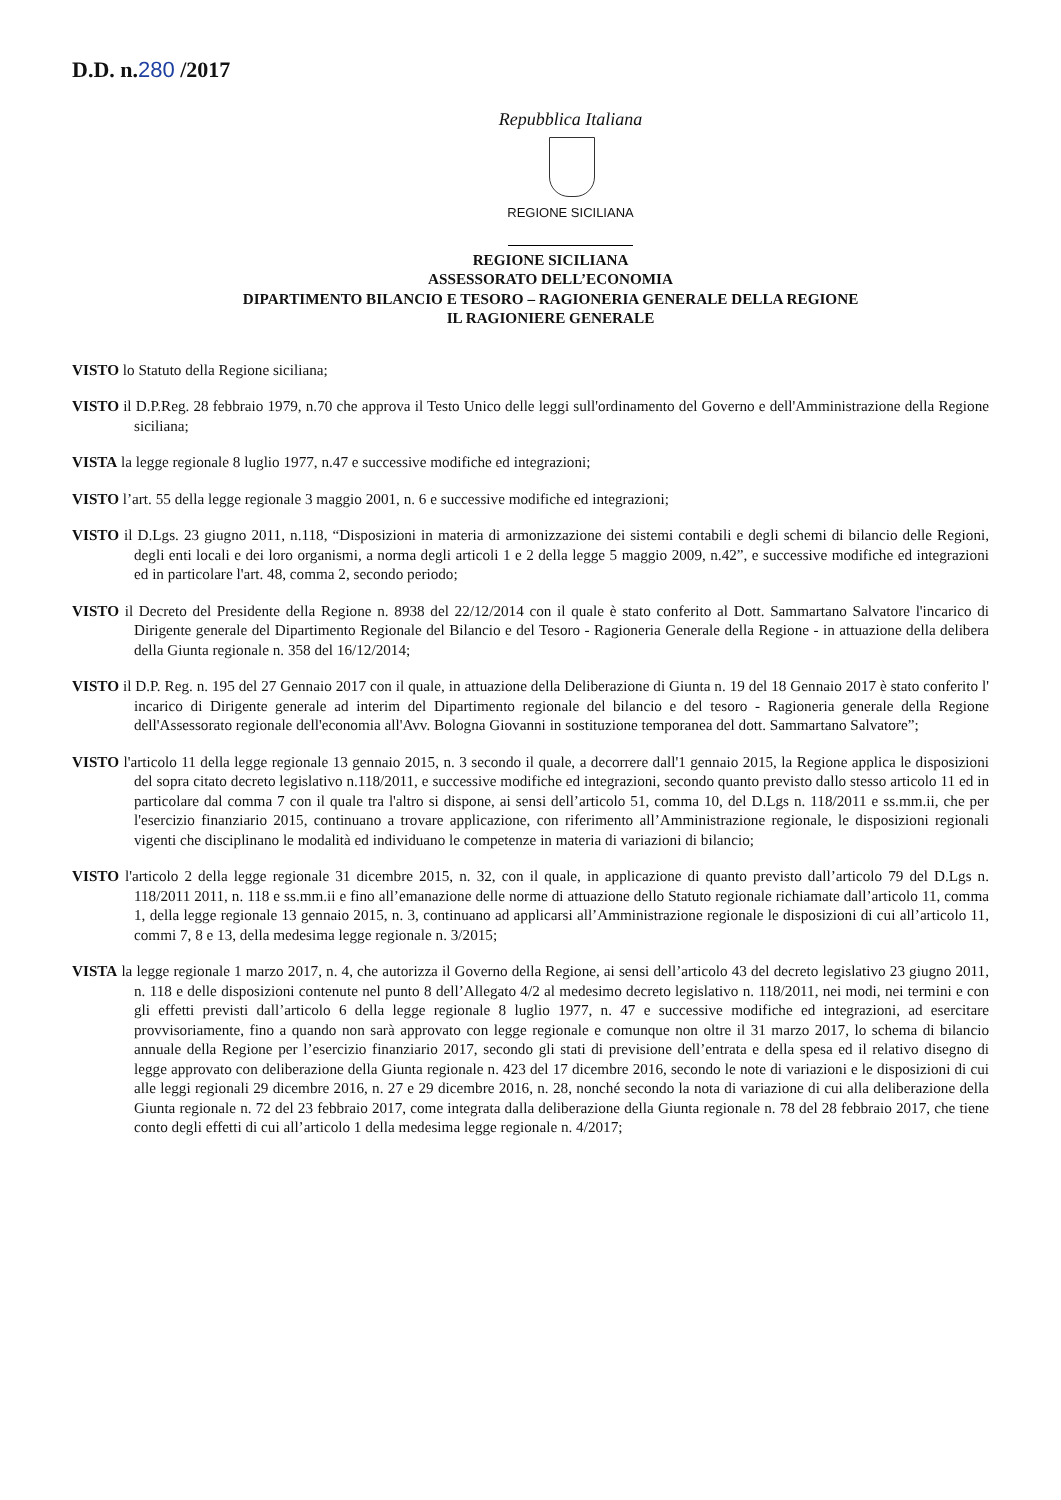D.D. n.280 /2017
Repubblica Italiana
REGIONE SICILIANA
REGIONE SICILIANA
ASSESSORATO DELL’ECONOMIA
DIPARTIMENTO BILANCIO E TESORO – RAGIONERIA GENERALE DELLA REGIONE
IL RAGIONIERE GENERALE
VISTO lo Statuto della Regione siciliana;
VISTO il D.P.Reg. 28 febbraio 1979, n.70 che approva il Testo Unico delle leggi sull'ordinamento del Governo e dell'Amministrazione della Regione siciliana;
VISTA la legge regionale 8 luglio 1977, n.47 e successive modifiche ed integrazioni;
VISTO l’art. 55 della legge regionale 3 maggio 2001, n. 6 e successive modifiche ed integrazioni;
VISTO il D.Lgs. 23 giugno 2011, n.118, “Disposizioni in materia di armonizzazione dei sistemi contabili e degli schemi di bilancio delle Regioni, degli enti locali e dei loro organismi, a norma degli articoli 1 e 2 della legge 5 maggio 2009, n.42”, e successive modifiche ed integrazioni ed in particolare l'art. 48, comma 2, secondo periodo;
VISTO il Decreto del Presidente della Regione n. 8938 del 22/12/2014 con il quale è stato conferito al Dott. Sammartano Salvatore l'incarico di Dirigente generale del Dipartimento Regionale del Bilancio e del Tesoro - Ragioneria Generale della Regione - in attuazione della delibera della Giunta regionale n. 358 del 16/12/2014;
VISTO il D.P. Reg. n. 195 del 27 Gennaio 2017 con il quale, in attuazione della Deliberazione di Giunta n. 19 del 18 Gennaio 2017 è stato conferito l' incarico di Dirigente generale ad interim del Dipartimento regionale del bilancio e del tesoro - Ragioneria generale della Regione dell'Assessorato regionale dell'economia all'Avv. Bologna Giovanni in sostituzione temporanea del dott. Sammartano Salvatore”;
VISTO l'articolo 11 della legge regionale 13 gennaio 2015, n. 3 secondo il quale, a decorrere dall'1 gennaio 2015, la Regione applica le disposizioni del sopra citato decreto legislativo n.118/2011, e successive modifiche ed integrazioni, secondo quanto previsto dallo stesso articolo 11 ed in particolare dal comma 7 con il quale tra l'altro si dispone, ai sensi dell’articolo 51, comma 10, del D.Lgs n. 118/2011 e ss.mm.ii, che per l'esercizio finanziario 2015, continuano a trovare applicazione, con riferimento all’Amministrazione regionale, le disposizioni regionali vigenti che disciplinano le modalità ed individuano le competenze in materia di variazioni di bilancio;
VISTO l'articolo 2 della legge regionale 31 dicembre 2015, n. 32, con il quale, in applicazione di quanto previsto dall’articolo 79 del D.Lgs n. 118/2011 2011, n. 118 e ss.mm.ii e fino all’emanazione delle norme di attuazione dello Statuto regionale richiamate dall’articolo 11, comma 1, della legge regionale 13 gennaio 2015, n. 3, continuano ad applicarsi all’Amministrazione regionale le disposizioni di cui all’articolo 11, commi 7, 8 e 13, della medesima legge regionale n. 3/2015;
VISTA la legge regionale 1 marzo 2017, n. 4, che autorizza il Governo della Regione, ai sensi dell’articolo 43 del decreto legislativo 23 giugno 2011, n. 118 e delle disposizioni contenute nel punto 8 dell’Allegato 4/2 al medesimo decreto legislativo n. 118/2011, nei modi, nei termini e con gli effetti previsti dall’articolo 6 della legge regionale 8 luglio 1977, n. 47 e successive modifiche ed integrazioni, ad esercitare provvisoriamente, fino a quando non sarà approvato con legge regionale e comunque non oltre il 31 marzo 2017, lo schema di bilancio annuale della Regione per l’esercizio finanziario 2017, secondo gli stati di previsione dell’entrata e della spesa ed il relativo disegno di legge approvato con deliberazione della Giunta regionale n. 423 del 17 dicembre 2016, secondo le note di variazioni e le disposizioni di cui alle leggi regionali 29 dicembre 2016, n. 27 e 29 dicembre 2016, n. 28, nonché secondo la nota di variazione di cui alla deliberazione della Giunta regionale n. 72 del 23 febbraio 2017, come integrata dalla deliberazione della Giunta regionale n. 78 del 28 febbraio 2017, che tiene conto degli effetti di cui all’articolo 1 della medesima legge regionale n. 4/2017;